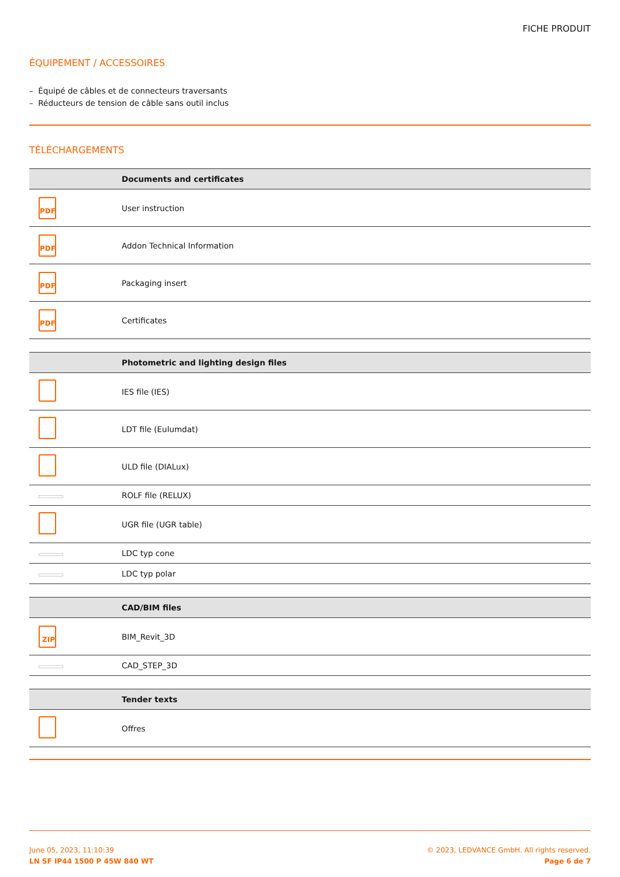FICHE PRODUIT
ÉQUIPEMENT / ACCESSOIRES
– Équipé de câbles et de connecteurs traversants
– Réducteurs de tension de câble sans outil inclus
TÉLÉCHARGEMENTS
| | Documents and certificates |
| --- | --- |
| PDF | User instruction |
| PDF | Addon Technical Information |
| PDF | Packaging insert |
| PDF | Certificates |
| | Photometric and lighting design files |
| --- | --- |
| | IES file (IES) |
| | LDT file (Eulumdat) |
| | ULD file (DIALux) |
| | ROLF file (RELUX) |
| | UGR file (UGR table) |
| | LDC typ cone |
| | LDC typ polar |
| | CAD/BIM files |
| --- | --- |
| ZIP | BIM_Revit_3D |
| | CAD_STEP_3D |
| | Tender texts |
| --- | --- |
| | Offres |
June 05, 2023, 11:10:39
LN SF IP44 1500 P 45W 840 WT
© 2023, LEDVANCE GmbH. All rights reserved.
Page 6 de 7